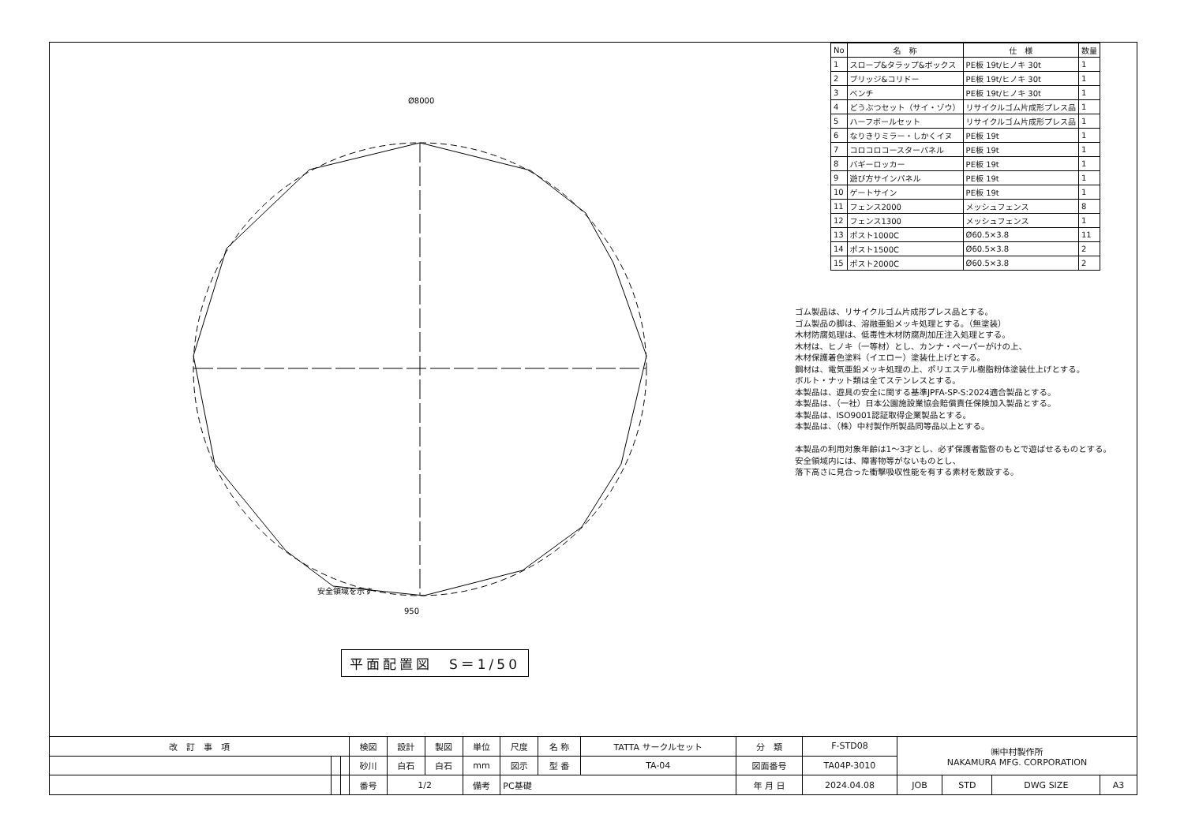Ø8000
安全領域を示す
950
平面配置図　S＝1/50
| No | 名 称 | 仕 様 | 数量 |
| --- | --- | --- | --- |
| 1 | スロープ&タラップ&ボックス | PE板 19t/ヒノキ 30t | 1 |
| 2 | ブリッジ&コリドー | PE板 19t/ヒノキ 30t | 1 |
| 3 | ベンチ | PE板 19t/ヒノキ 30t | 1 |
| 4 | どうぶつセット（サイ・ゾウ） | リサイクルゴム片成形プレス品 | 1 |
| 5 | ハーフボールセット | リサイクルゴム片成形プレス品 | 1 |
| 6 | なりきりミラー・しかくイヌ | PE板 19t | 1 |
| 7 | コロコロコースターパネル | PE板 19t | 1 |
| 8 | バギーロッカー | PE板 19t | 1 |
| 9 | 遊び方サインパネル | PE板 19t | 1 |
| 10 | ゲートサイン | PE板 19t | 1 |
| 11 | フェンス2000 | メッシュフェンス | 8 |
| 12 | フェンス1300 | メッシュフェンス | 1 |
| 13 | ポスト1000C | Ø60.5×3.8 | 11 |
| 14 | ポスト1500C | Ø60.5×3.8 | 2 |
| 15 | ポスト2000C | Ø60.5×3.8 | 2 |
ゴム製品は、リサイクルゴム片成形プレス品とする。
ゴム製品の脚は、溶融亜鉛メッキ処理とする。（無塗装）
木材防腐処理は、低毒性木材防腐剤加圧注入処理とする。
木材は、ヒノキ（一等材）とし、カンナ・ペーパーがけの上、
木材保護着色塗料（イエロー）塗装仕上げとする。
鋼材は、電気亜鉛メッキ処理の上、ポリエステル樹脂粉体塗装仕上げとする。
ボルト・ナット類は全てステンレスとする。
本製品は、遊具の安全に関する基準JPFA-SP-S:2024適合製品とする。
本製品は、（一社）日本公園施設業協会賠償責任保険加入製品とする。
本製品は、ISO9001認証取得企業製品とする。
本製品は、（株）中村製作所製品同等品以上とする。
本製品の利用対象年齢は1～3才とし、必ず保護者監督のもとで遊ばせるものとする。
安全領域内には、障害物等がないものとし、
落下高さに見合った衝撃吸収性能を有する素材を敷設する。
| 改 訂 事 項 | | | 検図 | 設計 | 製図 | 単位 | 尺度 | 名 称 | TATTA サークルセット | 分 類 | F-STD08 | ㈱中村製作所 NAKAMURA MFG. CORPORATION | | | |
| | | | 砂川 | 白石 | 白石 | mm | 図示 | 型 番 | TA-04 | 図面番号 | TA04P-3010 | | | | |
| | | | 番号 | 1/2 | | 備考 | PC基礎 | | | 年 月 日 | 2024.04.08 | JOB | STD | DWG SIZE | A3 |